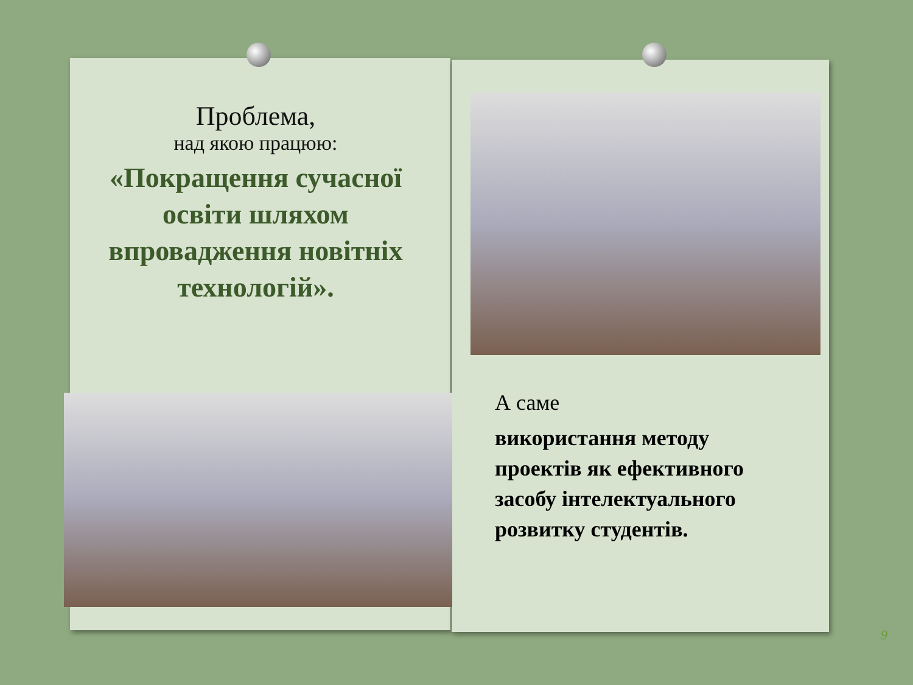Проблема,
над якою працюю:
«Покращення сучасної освіти шляхом впровадження новітніх технологій».
А саме
використання методу проектів як ефективного засобу інтелектуального розвитку студентів.
9